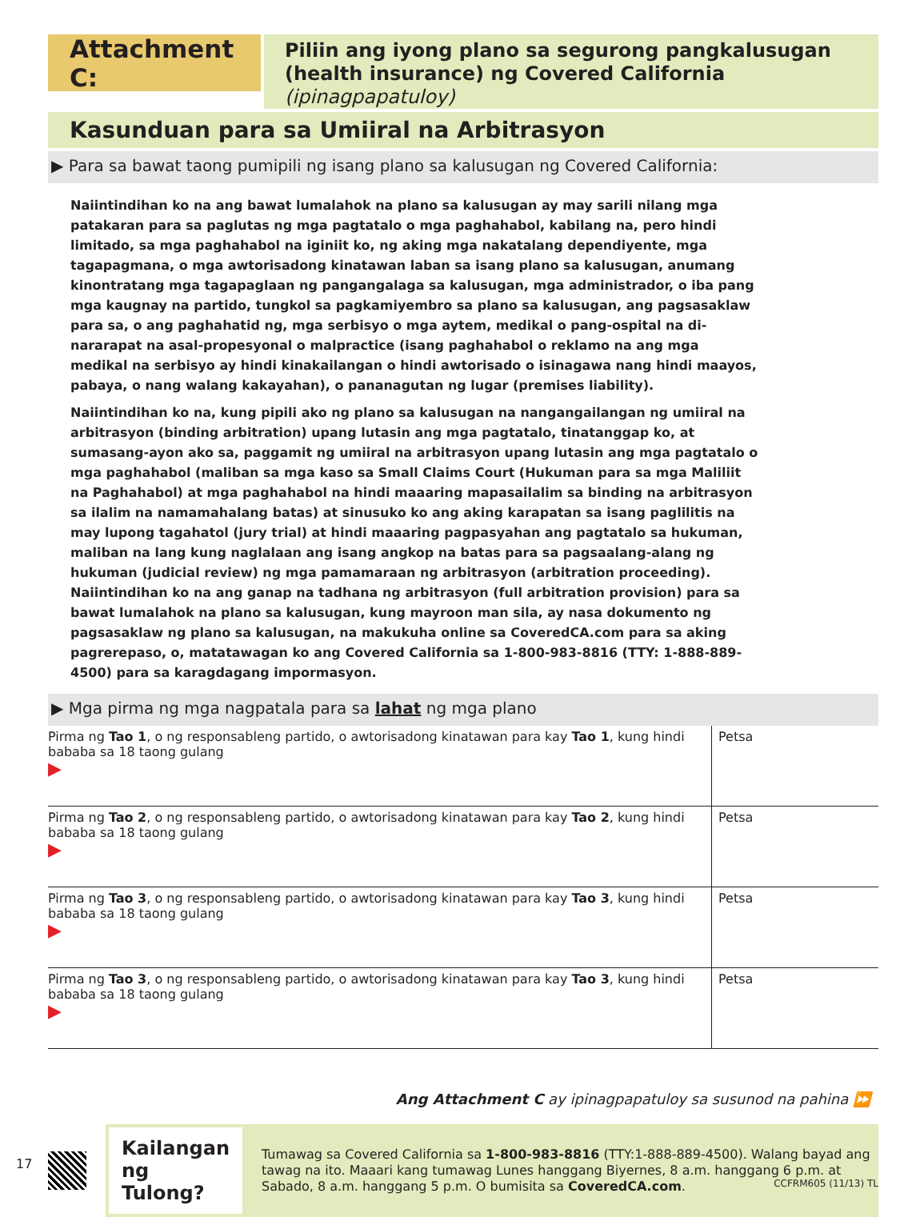Attachment C:
Piliin ang iyong plano sa segurong pangkalusugan (health insurance) ng Covered California (ipinagpapatuloy)
Kasunduan para sa Umiiral na Arbitrasyon
▶ Para sa bawat taong pumipili ng isang plano sa kalusugan ng Covered California:
Naiintindihan ko na ang bawat lumalahok na plano sa kalusugan ay may sarili nilang mga patakaran para sa paglutas ng mga pagtatalo o mga paghahabol, kabilang na, pero hindi limitado, sa mga paghahabol na iginiit ko, ng aking mga nakatalang dependiyente, mga tagapagmana, o mga awtorisadong kinatawan laban sa isang plano sa kalusugan, anumang kinontratang mga tagapaglaan ng pangangalaga sa kalusugan, mga administrador, o iba pang mga kaugnay na partido, tungkol sa pagkamiyembro sa plano sa kalusugan, ang pagsasaklaw para sa, o ang paghahatid ng, mga serbisyo o mga aytem, medikal o pang-ospital na di-nararapat na asal-propesyonal o malpractice (isang paghahabol o reklamo na ang mga medikal na serbisyo ay hindi kinakailangan o hindi awtorisado o isinagawa nang hindi maayos, pabaya, o nang walang kakayahan), o pananagutan ng lugar (premises liability).
Naiintindihan ko na, kung pipili ako ng plano sa kalusugan na nangangailangan ng umiiral na arbitrasyon (binding arbitration) upang lutasin ang mga pagtatalo, tinatanggap ko, at sumasang-ayon ako sa, paggamit ng umiiral na arbitrasyon upang lutasin ang mga pagtatalo o mga paghahabol (maliban sa mga kaso sa Small Claims Court (Hukuman para sa mga Maliliit na Paghahabol) at mga paghahabol na hindi maaaring mapasailalim sa binding na arbitrasyon sa ilalim na namamahalang batas) at sinusuko ko ang aking karapatan sa isang paglilitis na may lupong tagahatol (jury trial) at hindi maaaring pagpasyahan ang pagtatalo sa hukuman, maliban na lang kung naglalaan ang isang angkop na batas para sa pagsaalang-alang ng hukuman (judicial review) ng mga pamamaraan ng arbitrasyon (arbitration proceeding). Naiintindihan ko na ang ganap na tadhana ng arbitrasyon (full arbitration provision) para sa bawat lumalahok na plano sa kalusugan, kung mayroon man sila, ay nasa dokumento ng pagsasaklaw ng plano sa kalusugan, na makukuha online sa CoveredCA.com para sa aking pagrerepaso, o, matatawagan ko ang Covered California sa 1-800-983-8816 (TTY: 1-888-889-4500) para sa karagdagang impormasyon.
▶ Mga pirma ng mga nagpatala para sa lahat ng mga plano
| Pirma ng Tao 1 , o ng responsableng partido, o awtorisadong kinatawan para kay Tao 1 , kung hindi bababa sa 18 taong gulang ▶ | Petsa |
| Pirma ng Tao 2 , o ng responsableng partido, o awtorisadong kinatawan para kay Tao 2 , kung hindi bababa sa 18 taong gulang ▶ | Petsa |
| Pirma ng Tao 3 , o ng responsableng partido, o awtorisadong kinatawan para kay Tao 3 , kung hindi bababa sa 18 taong gulang ▶ | Petsa |
| Pirma ng Tao 3 , o ng responsableng partido, o awtorisadong kinatawan para kay Tao 3 , kung hindi bababa sa 18 taong gulang ▶ | Petsa |
Ang Attachment C ay ipinagpapatuloy sa susunod na pahina ⏩
17
Kailangan ng Tulong?
Tumawag sa Covered California sa 1-800-983-8816 (TTY:1-888-889-4500). Walang bayad ang tawag na ito. Maaari kang tumawag Lunes hanggang Biyernes, 8 a.m. hanggang 6 p.m. at Sabado, 8 a.m. hanggang 5 p.m. O bumisita sa CoveredCA.com.
CCFRM605 (11/13) TL